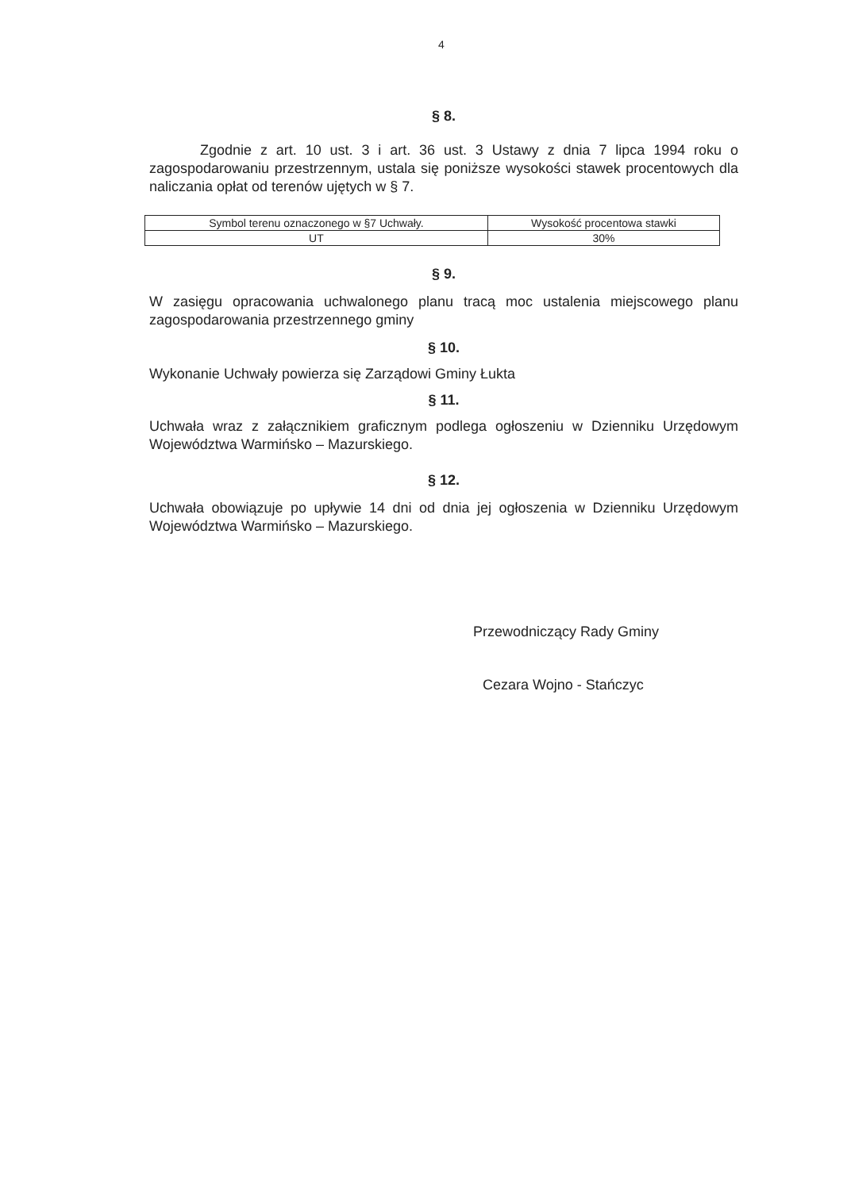4
§ 8.
Zgodnie z art. 10 ust. 3 i art. 36 ust. 3 Ustawy z dnia 7 lipca 1994 roku o zagospodarowaniu przestrzennym, ustala się poniższe wysokości stawek procentowych dla naliczania opłat od terenów ujętych w § 7.
| Symbol terenu oznaczonego w §7 Uchwały. | Wysokość procentowa stawki |
| UT | 30% |
§ 9.
W zasięgu opracowania uchwalonego planu tracą moc ustalenia miejscowego planu zagospodarowania przestrzennego gminy
§ 10.
Wykonanie Uchwały powierza się Zarządowi Gminy Łukta
§ 11.
Uchwała wraz z załącznikiem graficznym podlega ogłoszeniu w Dzienniku Urzędowym Województwa Warmińsko – Mazurskiego.
§ 12.
Uchwała obowiązuje po upływie 14 dni od dnia jej ogłoszenia w Dzienniku Urzędowym Województwa Warmińsko – Mazurskiego.
Przewodniczący Rady Gminy
Cezara Wojno - Stańczyc